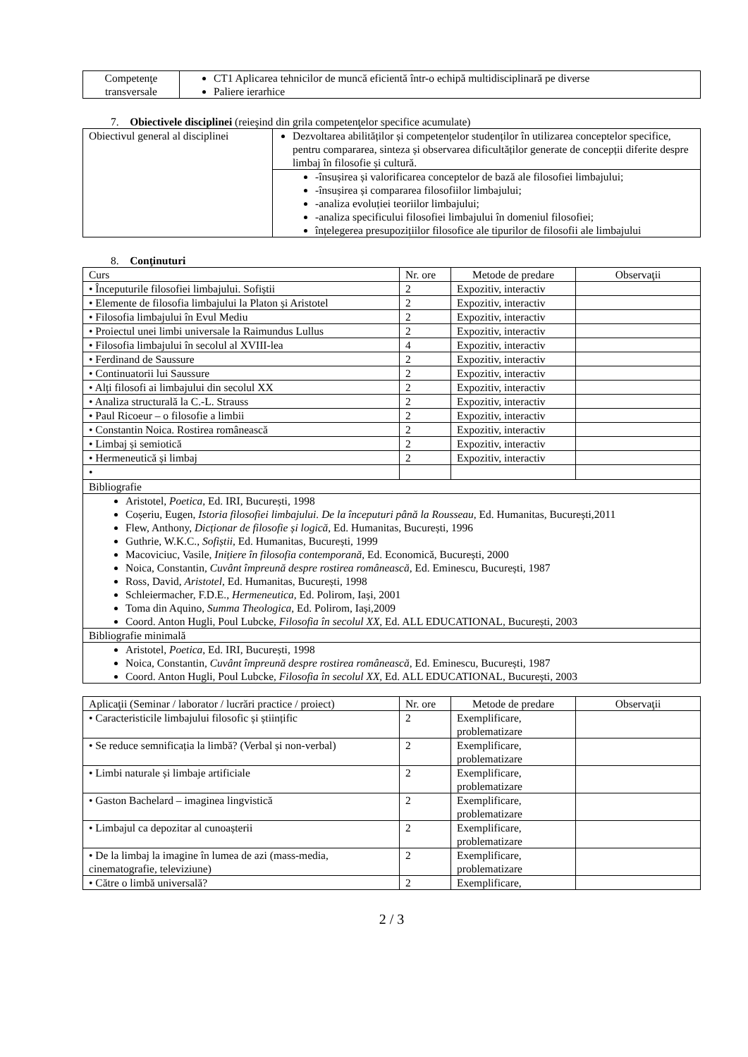| Competenţe transversale | CT1 Aplicarea tehnicilor de muncă eficientă într-o echipă multidisciplinară pe diverse Paliere ierarhice |
7. Obiectivele disciplinei (reieşind din grila competenţelor specifice acumulate)
| Obiectivul general al disciplinei | Dezvoltarea abilităților și competențelor studenților în utilizarea conceptelor specifice, pentru compararea, sinteza și observarea dificultăților generate de concepții diferite despre limbaj în filosofie și cultură. |
| | -însușirea și valorificarea conceptelor de bază ale filosofiei limbajului; -însușirea și compararea filosofiilor limbajului; -analiza evoluției teoriilor limbajului; -analiza specificului filosofiei limbajului în domeniul filosofiei; înțelegerea presupozițiilor filosofice ale tipurilor de filosofii ale limbajului |
8. Conţinuturi
| Curs | Nr. ore | Metode de predare | Observaţii |
| --- | --- | --- | --- |
| • Începuturile filosofiei limbajului. Sofiștii | 2 | Expozitiv, interactiv | |
| • Elemente de filosofia limbajului la Platon și Aristotel | 2 | Expozitiv, interactiv | |
| • Filosofia limbajului în Evul Mediu | 2 | Expozitiv, interactiv | |
| • Proiectul unei limbi universale la Raimundus Lullus | 2 | Expozitiv, interactiv | |
| • Filosofia limbajului în secolul al XVIII-lea | 4 | Expozitiv, interactiv | |
| • Ferdinand de Saussure | 2 | Expozitiv, interactiv | |
| • Continuatorii lui Saussure | 2 | Expozitiv, interactiv | |
| • Alți filosofi ai limbajului din secolul XX | 2 | Expozitiv, interactiv | |
| • Analiza structurală la C.-L. Strauss | 2 | Expozitiv, interactiv | |
| • Paul Ricoeur – o filosofie a limbii | 2 | Expozitiv, interactiv | |
| • Constantin Noica. Rostirea românească | 2 | Expozitiv, interactiv | |
| • Limbaj și semiotică | 2 | Expozitiv, interactiv | |
| • Hermeneutică și limbaj | 2 | Expozitiv, interactiv | |
| • | | | |
| Bibliografie | | | |
| Aristotel, Poetica , Ed. IRI, București, 1998 Coșeriu, Eugen, Istoria filosofiei limbajului. De la începuturi până la Rousseau , Ed. Humanitas, București,2011 Flew, Anthony, Dicționar de filosofie și logică , Ed. Humanitas, București, 1996 Guthrie, W.K.C., Sofiștii , Ed. Humanitas, București, 1999 Macoviciuc, Vasile, Inițiere în filosofia contemporană , Ed. Economică, București, 2000 Noica, Constantin, Cuvânt împreună despre rostirea românească , Ed. Eminescu, București, 1987 Ross, David, Aristotel , Ed. Humanitas, București, 1998 Schleiermacher, F.D.E., Hermeneutica , Ed. Polirom, Iași, 2001 Toma din Aquino, Summa Theologica , Ed. Polirom, Iași,2009 Coord. Anton Hugli, Poul Lubcke, Filosofia în secolul XX, Ed. ALL EDUCATIONAL, București, 2003 | | | |
| Bibliografie minimală | | | |
| Aristotel, Poetica , Ed. IRI, București, 1998 Noica, Constantin, Cuvânt împreună despre rostirea românească , Ed. Eminescu, București, 1987 Coord. Anton Hugli, Poul Lubcke, Filosofia în secolul XX, Ed. ALL EDUCATIONAL, București, 2003 | | | |
| Aplicaţii (Seminar / laborator / lucrări practice / proiect) | Nr. ore | Metode de predare | Observaţii |
| --- | --- | --- | --- |
| • Caracteristicile limbajului filosofic și științific | 2 | Exemplificare, problematizare | |
| • Se reduce semnificația la limbă? (Verbal și non-verbal) | 2 | Exemplificare, problematizare | |
| • Limbi naturale și limbaje artificiale | 2 | Exemplificare, problematizare | |
| • Gaston Bachelard – imaginea lingvistică | 2 | Exemplificare, problematizare | |
| • Limbajul ca depozitar al cunoașterii | 2 | Exemplificare, problematizare | |
| • De la limbaj la imagine în lumea de azi (mass-media, cinematografie, televiziune) | 2 | Exemplificare, problematizare | |
| • Către o limbă universală? | 2 | Exemplificare, | |
2 / 3